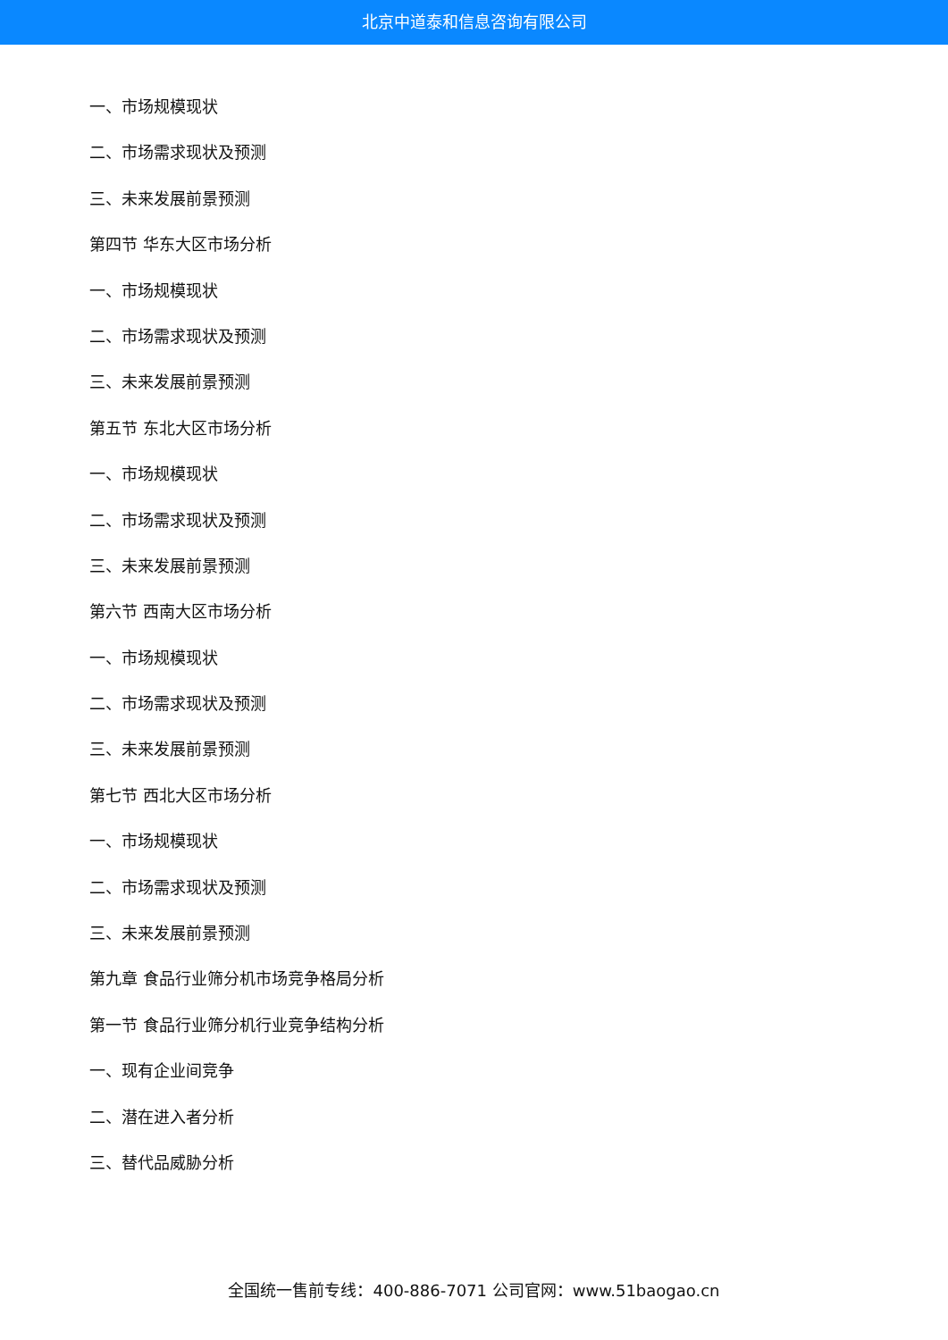北京中道泰和信息咨询有限公司
一、市场规模现状
二、市场需求现状及预测
三、未来发展前景预测
第四节 华东大区市场分析
一、市场规模现状
二、市场需求现状及预测
三、未来发展前景预测
第五节 东北大区市场分析
一、市场规模现状
二、市场需求现状及预测
三、未来发展前景预测
第六节 西南大区市场分析
一、市场规模现状
二、市场需求现状及预测
三、未来发展前景预测
第七节 西北大区市场分析
一、市场规模现状
二、市场需求现状及预测
三、未来发展前景预测
第九章 食品行业筛分机市场竞争格局分析
第一节 食品行业筛分机行业竞争结构分析
一、现有企业间竞争
二、潜在进入者分析
三、替代品威胁分析
全国统一售前专线：400-886-7071 公司官网：www.51baogao.cn